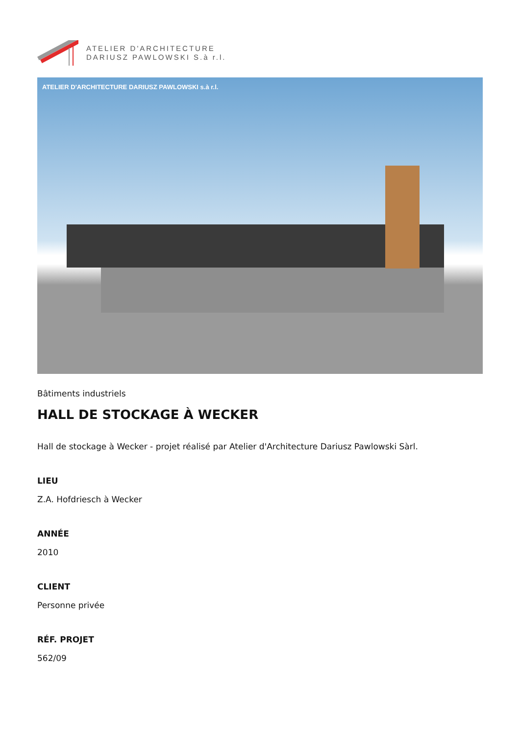ATELIER D'ARCHITECTURE
DARIUSZ PAWLOWSKI S.à r.l.
ATELIER D'ARCHITECTURE DARIUSZ PAWLOWSKI s.à r.l.
Bâtiments industriels
HALL DE STOCKAGE À WECKER
Hall de stockage à Wecker - projet réalisé par Atelier d'Architecture Dariusz Pawlowski Sàrl.
LIEU
Z.A. Hofdriesch à Wecker
ANNÉE
2010
CLIENT
Personne privée
RÉF. PROJET
562/09